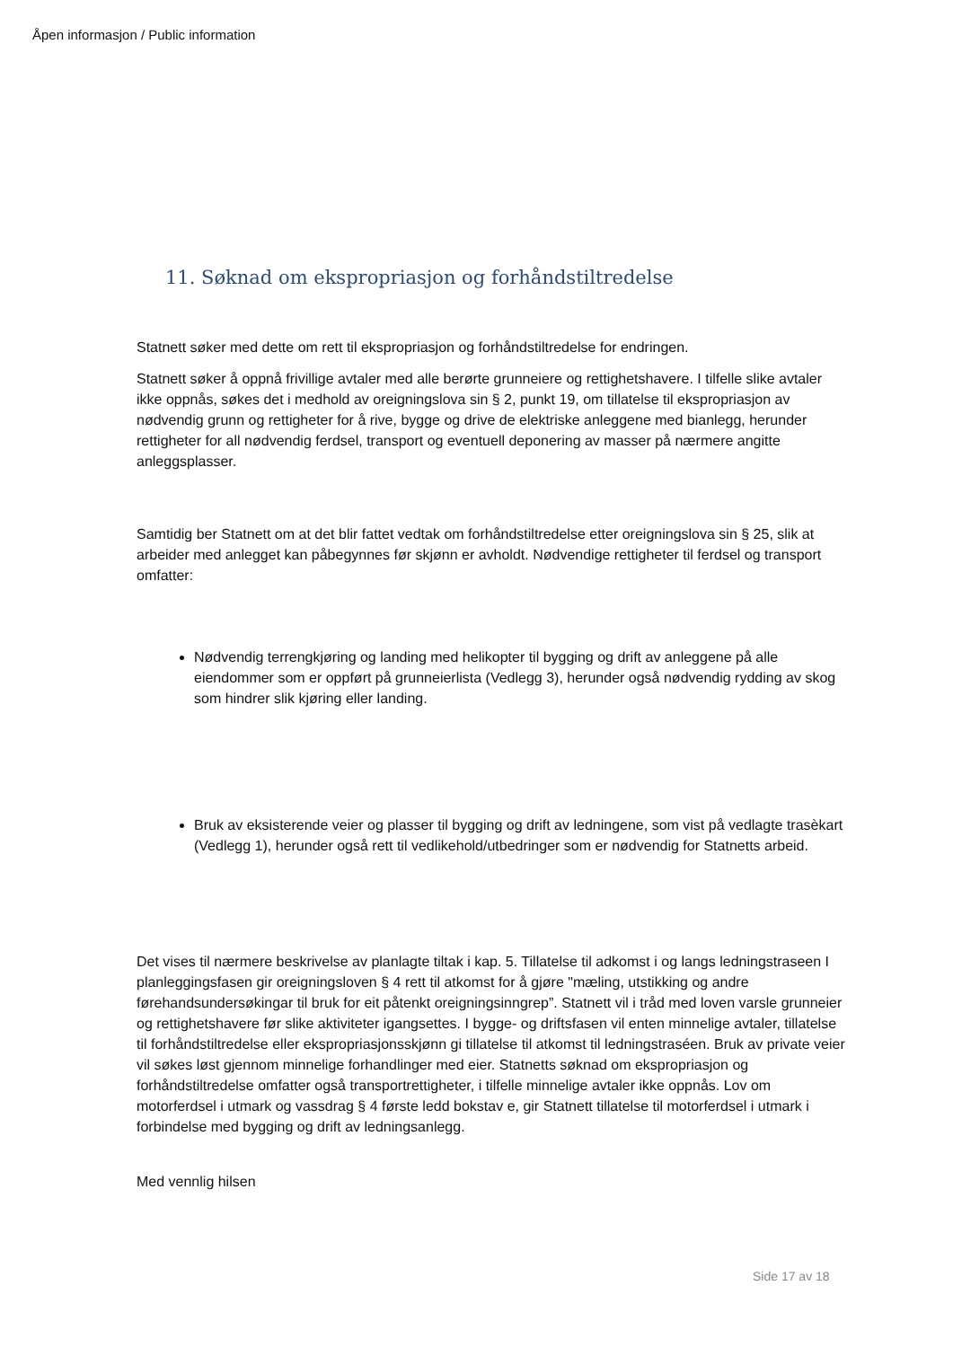Åpen informasjon / Public information
11. Søknad om ekspropriasjon og forhåndstiltredelse
Statnett søker med dette om rett til ekspropriasjon og forhåndstiltredelse for endringen.
Statnett søker å oppnå frivillige avtaler med alle berørte grunneiere og rettighetshavere. I tilfelle slike avtaler ikke oppnås, søkes det i medhold av oreigningslova sin § 2, punkt 19, om tillatelse til ekspropriasjon av nødvendig grunn og rettigheter for å rive, bygge og drive de elektriske anleggene med bianlegg, herunder rettigheter for all nødvendig ferdsel, transport og eventuell deponering av masser på nærmere angitte anleggsplasser.
Samtidig ber Statnett om at det blir fattet vedtak om forhåndstiltredelse etter oreigningslova sin § 25, slik at arbeider med anlegget kan påbegynnes før skjønn er avholdt. Nødvendige rettigheter til ferdsel og transport omfatter:
Nødvendig terrengkjøring og landing med helikopter til bygging og drift av anleggene på alle eiendommer som er oppført på grunneierlista (Vedlegg 3), herunder også nødvendig rydding av skog som hindrer slik kjøring eller landing.
Bruk av eksisterende veier og plasser til bygging og drift av ledningene, som vist på vedlagte trasèkart (Vedlegg 1), herunder også rett til vedlikehold/utbedringer som er nødvendig for Statnetts arbeid.
Det vises til nærmere beskrivelse av planlagte tiltak i kap. 5. Tillatelse til adkomst i og langs ledningstraseen I planleggingsfasen gir oreigningsloven § 4 rett til atkomst for å gjøre "mæling, utstikking og andre førehandsundersøkingar til bruk for eit påtenkt oreigningsinngrep”. Statnett vil i tråd med loven varsle grunneier og rettighetshavere før slike aktiviteter igangsettes. I bygge- og driftsfasen vil enten minnelige avtaler, tillatelse til forhåndstiltredelse eller ekspropriasjonsskjønn gi tillatelse til atkomst til ledningstraséen. Bruk av private veier vil søkes løst gjennom minnelige forhandlinger med eier. Statnetts søknad om ekspropriasjon og forhåndstiltredelse omfatter også transportrettigheter, i tilfelle minnelige avtaler ikke oppnås. Lov om motorferdsel i utmark og vassdrag § 4 første ledd bokstav e, gir Statnett tillatelse til motorferdsel i utmark i forbindelse med bygging og drift av ledningsanlegg.
Med vennlig hilsen
Side 17 av 18